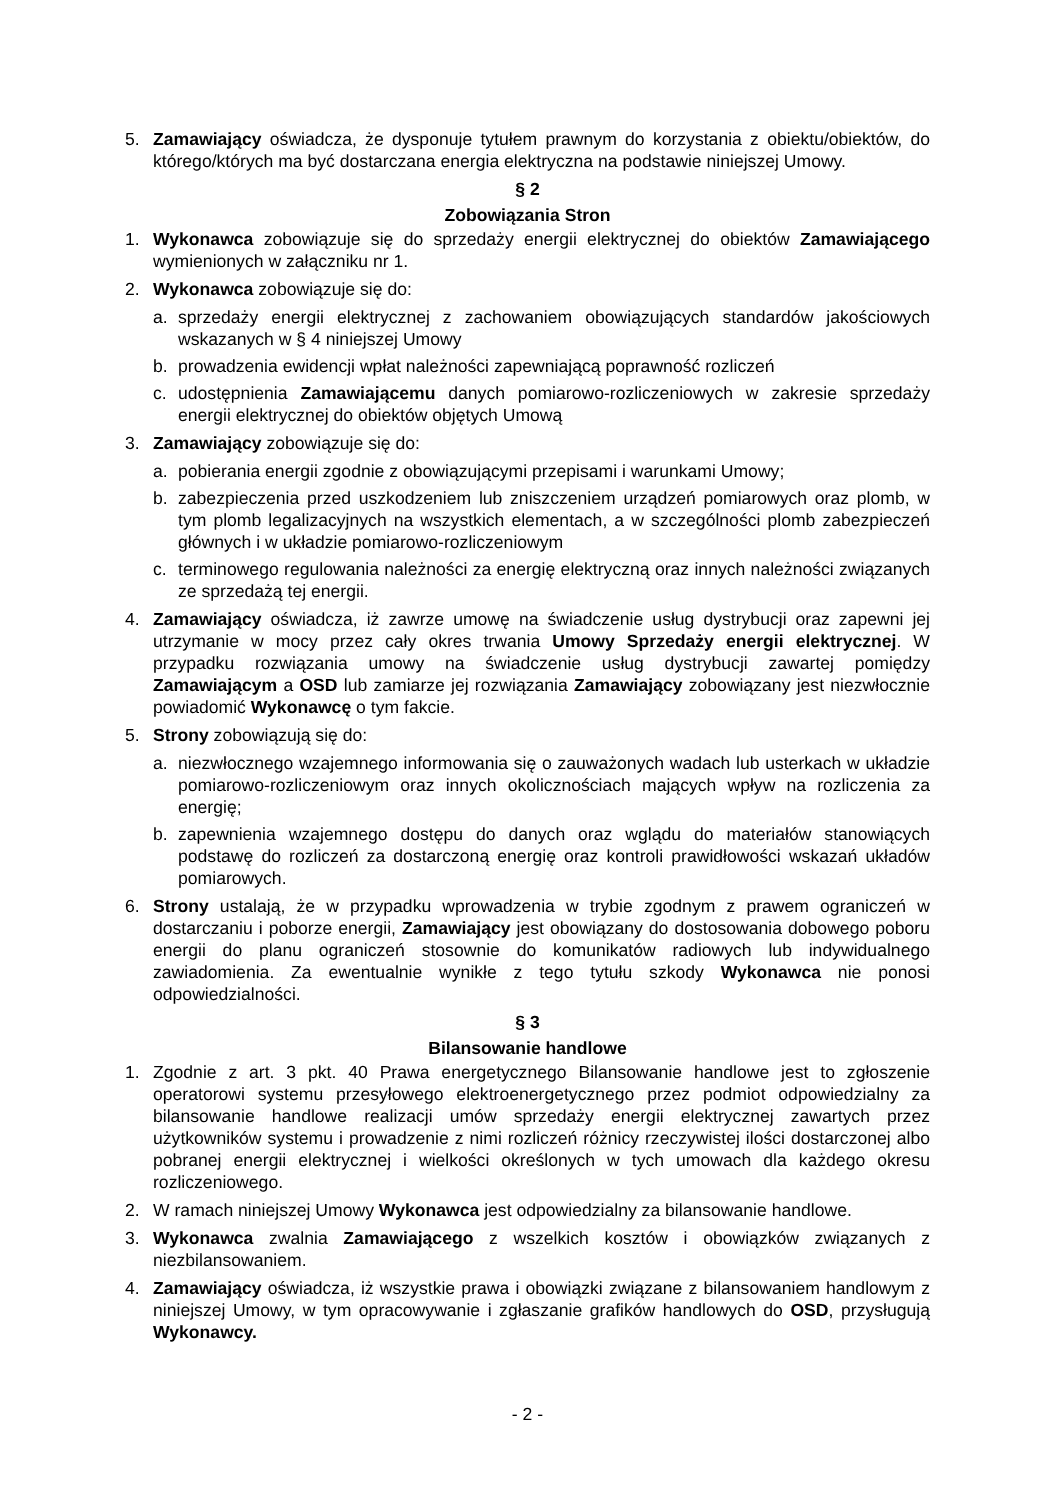5. Zamawiający oświadcza, że dysponuje tytułem prawnym do korzystania z obiektu/obiektów, do którego/których ma być dostarczana energia elektryczna na podstawie niniejszej Umowy.
§ 2
Zobowiązania Stron
1. Wykonawca zobowiązuje się do sprzedaży energii elektrycznej do obiektów Zamawiającego wymienionych w załączniku nr 1.
2. Wykonawca zobowiązuje się do:
a. sprzedaży energii elektrycznej z zachowaniem obowiązujących standardów jakościowych wskazanych w § 4 niniejszej Umowy
b. prowadzenia ewidencji wpłat należności zapewniającą poprawność rozliczeń
c. udostępnienia Zamawiającemu danych pomiarowo-rozliczeniowych w zakresie sprzedaży energii elektrycznej do obiektów objętych Umową
3. Zamawiający zobowiązuje się do:
a. pobierania energii zgodnie z obowiązującymi przepisami i warunkami Umowy;
b. zabezpieczenia przed uszkodzeniem lub zniszczeniem urządzeń pomiarowych oraz plomb, w tym plomb legalizacyjnych na wszystkich elementach, a w szczególności plomb zabezpieczeń głównych i w układzie pomiarowo-rozliczeniowym
c. terminowego regulowania należności za energię elektryczną oraz innych należności związanych ze sprzedażą tej energii.
4. Zamawiający oświadcza, iż zawrze umowę na świadczenie usług dystrybucji oraz zapewni jej utrzymanie w mocy przez cały okres trwania Umowy Sprzedaży energii elektrycznej. W przypadku rozwiązania umowy na świadczenie usług dystrybucji zawartej pomiędzy Zamawiającym a OSD lub zamiarze jej rozwiązania Zamawiający zobowiązany jest niezwłocznie powiadomić Wykonawcę o tym fakcie.
5. Strony zobowiązują się do:
a. niezwłocznego wzajemnego informowania się o zauważonych wadach lub usterkach w układzie pomiarowo-rozliczeniowym oraz innych okolicznościach mających wpływ na rozliczenia za energię;
b. zapewnienia wzajemnego dostępu do danych oraz wglądu do materiałów stanowiących podstawę do rozliczeń za dostarczoną energię oraz kontroli prawidłowości wskazań układów pomiarowych.
6. Strony ustalają, że w przypadku wprowadzenia w trybie zgodnym z prawem ograniczeń w dostarczaniu i poborze energii, Zamawiający jest obowiązany do dostosowania dobowego poboru energii do planu ograniczeń stosownie do komunikatów radiowych lub indywidualnego zawiadomienia. Za ewentualnie wynikłe z tego tytułu szkody Wykonawca nie ponosi odpowiedzialności.
§ 3
Bilansowanie handlowe
1. Zgodnie z art. 3 pkt. 40 Prawa energetycznego Bilansowanie handlowe jest to zgłoszenie operatorowi systemu przesyłowego elektroenergetycznego przez podmiot odpowiedzialny za bilansowanie handlowe realizacji umów sprzedaży energii elektrycznej zawartych przez użytkowników systemu i prowadzenie z nimi rozliczeń różnicy rzeczywistej ilości dostarczonej albo pobranej energii elektrycznej i wielkości określonych w tych umowach dla każdego okresu rozliczeniowego.
2. W ramach niniejszej Umowy Wykonawca jest odpowiedzialny za bilansowanie handlowe.
3. Wykonawca zwalnia Zamawiającego z wszelkich kosztów i obowiązków związanych z niezbilansowaniem.
4. Zamawiający oświadcza, iż wszystkie prawa i obowiązki związane z bilansowaniem handlowym z niniejszej Umowy, w tym opracowywanie i zgłaszanie grafików handlowych do OSD, przysługują Wykonawcy.
- 2 -